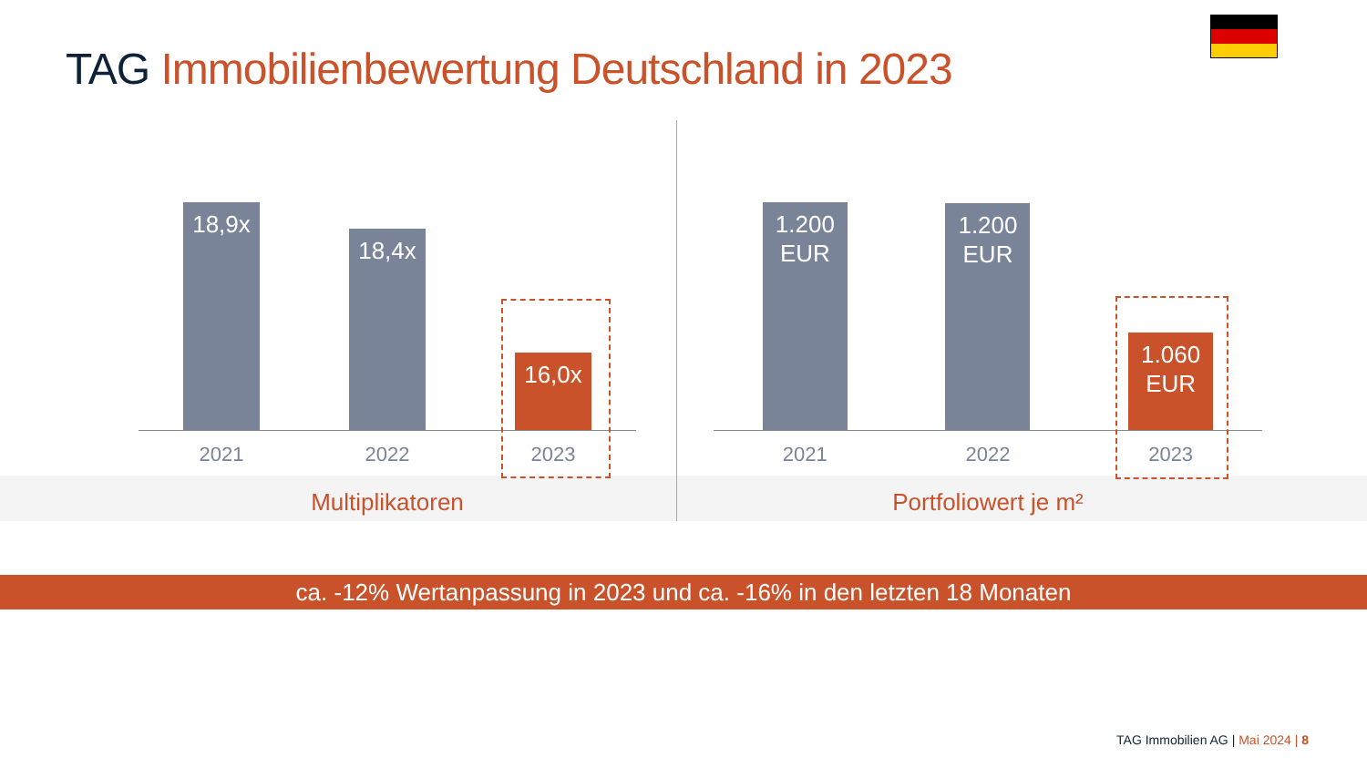TAG Immobilienbewertung Deutschland in 2023
18,9x
18,4x
16,0x
2021 2022 2023
Multiplikatoren
1.200
EUR
1.200
EUR
1.060
EUR
2021 2022 2023
Portfoliowert je m²
ca. -12% Wertanpassung in 2023 und ca. -16% in den letzten 18 Monaten
TAG Immobilien AG | Mai 2024 | 8